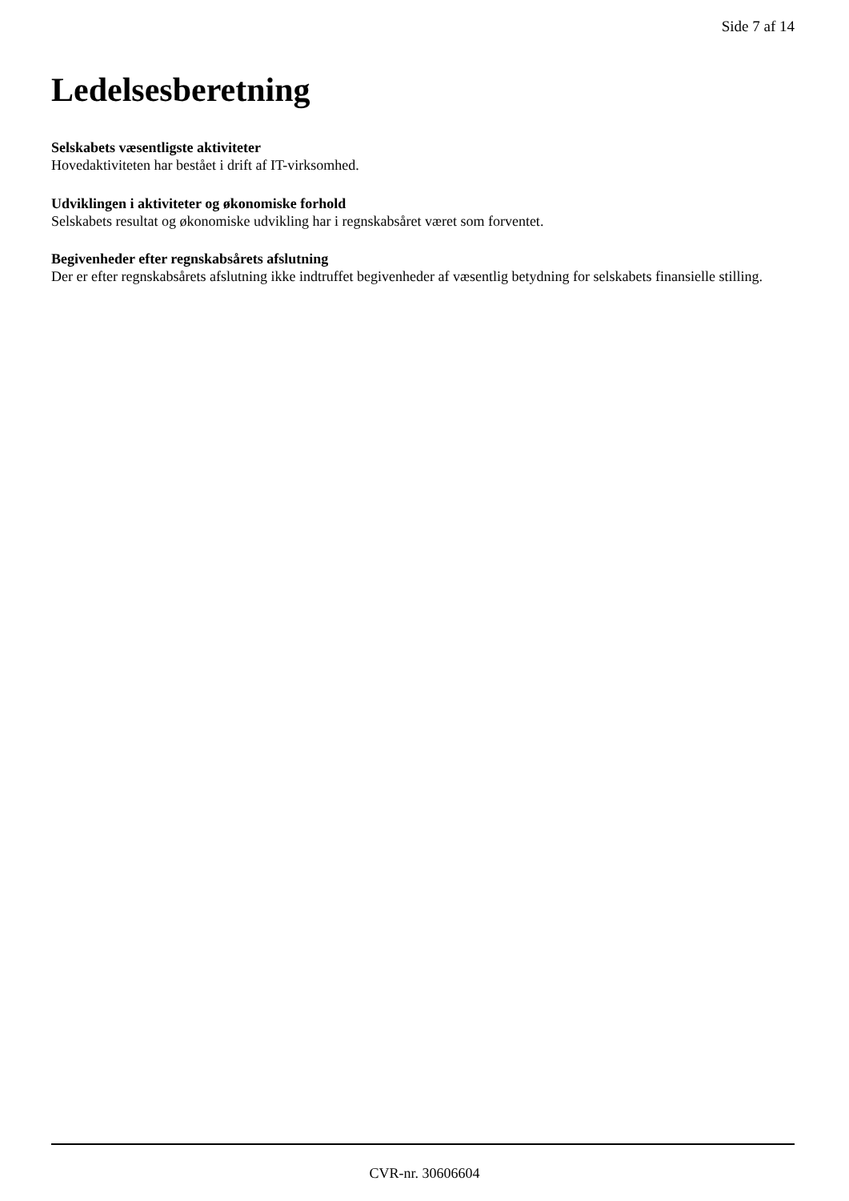Side 7 af 14
Ledelsesberetning
Selskabets væsentligste aktiviteter
Hovedaktiviteten har bestået i drift af IT-virksomhed.
Udviklingen i aktiviteter og økonomiske forhold
Selskabets resultat og økonomiske udvikling har i regnskabsåret været som forventet.
Begivenheder efter regnskabsårets afslutning
Der er efter regnskabsårets afslutning ikke indtruffet begivenheder af væsentlig betydning for selskabets finansielle stilling.
CVR-nr. 30606604